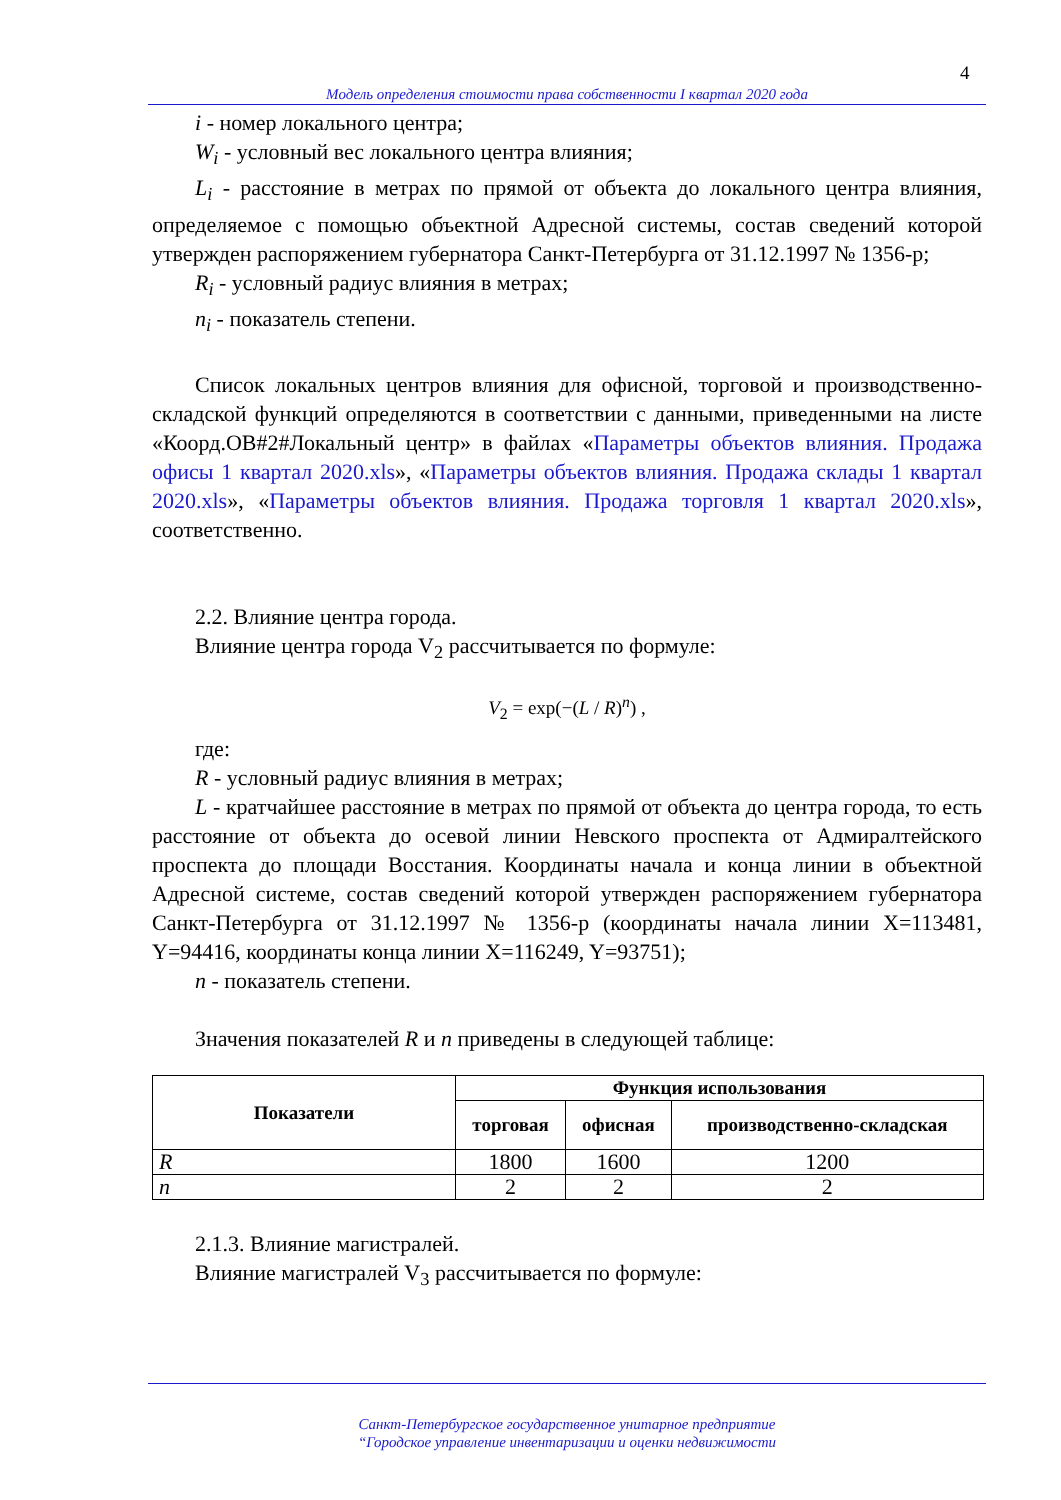4
Модель определения стоимости права собственности I квартал 2020 года
i - номер локального центра;
W<sub>i</sub> - условный вес локального центра влияния;
L<sub>i</sub> - расстояние в метрах по прямой от объекта до локального центра влияния, определяемое с помощью объектной Адресной системы, состав сведений которой утвержден распоряжением губернатора Санкт-Петербурга от 31.12.1997 № 1356-р;
R<sub>i</sub> - условный радиус влияния в метрах;
n<sub>i</sub> - показатель степени.
Список локальных центров влияния для офисной, торговой и производственно-складской функций определяются в соответствии с данными, приведенными на листе «Коорд.ОВ#2#Локальный центр» в файлах «Параметры объектов влияния. Продажа офисы 1 квартал 2020.xls», «Параметры объектов влияния. Продажа склады 1 квартал 2020.xls», «Параметры объектов влияния. Продажа торговля 1 квартал 2020.xls», соответственно.
2.2. Влияние центра города.
Влияние центра города V<sub>2</sub> рассчитывается по формуле:
V<sub>2</sub> = exp(−(L / R)<sup>n</sup>) ,
где:
R - условный радиус влияния в метрах;
L - кратчайшее расстояние в метрах по прямой от объекта до центра города, то есть расстояние от объекта до осевой линии Невского проспекта от Адмиралтейского проспекта до площади Восстания. Координаты начала и конца линии в объектной Адресной системе, состав сведений которой утвержден распоряжением губернатора Санкт-Петербурга от 31.12.1997 № 1356-р (координаты начала линии X=113481, Y=94416, координаты конца линии X=116249, Y=93751);
n - показатель степени.
Значения показателей R и n приведены в следующей таблице:
| Показатели | Функция использования | | |
| --- | --- | --- | --- |
| | торговая | офисная | производственно-складская |
| R | 1800 | 1600 | 1200 |
| n | 2 | 2 | 2 |
2.1.3. Влияние магистралей.
Влияние магистралей V<sub>3</sub> рассчитывается по формуле:
Санкт-Петербургское государственное унитарное предприятие
“Городское управление инвентаризации и оценки недвижимости